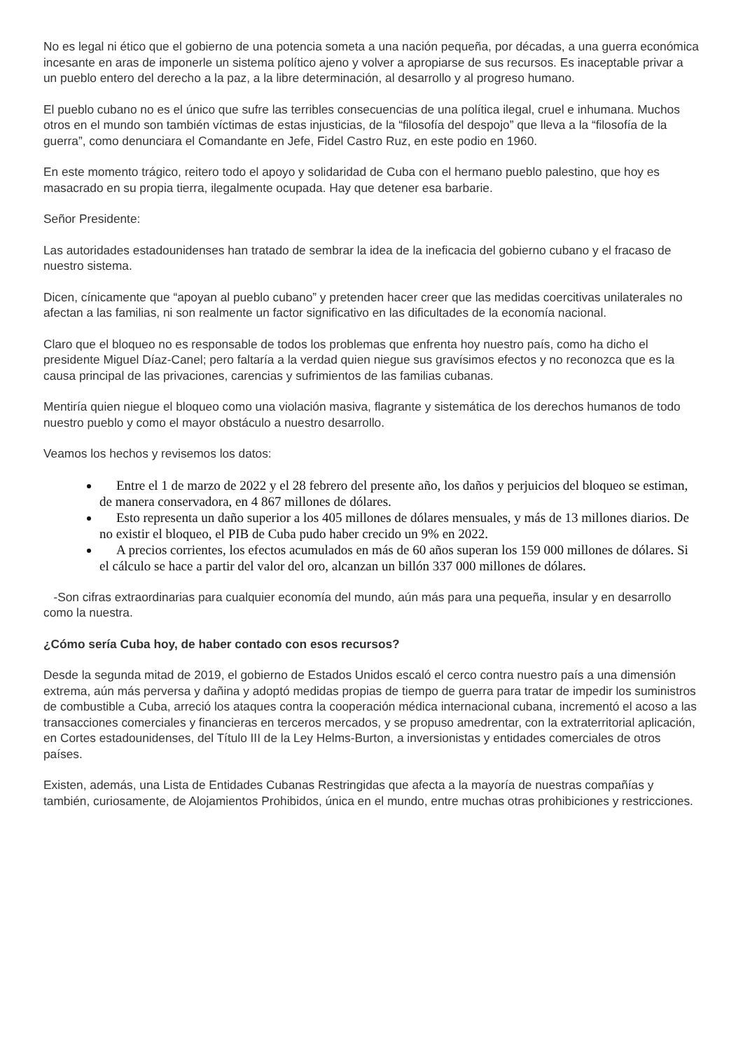No es legal ni ético que el gobierno de una potencia someta a una nación pequeña, por décadas, a una guerra económica incesante en aras de imponerle un sistema político ajeno y volver a apropiarse de sus recursos. Es inaceptable privar a un pueblo entero del derecho a la paz, a la libre determinación, al desarrollo y al progreso humano.
El pueblo cubano no es el único que sufre las terribles consecuencias de una política ilegal, cruel e inhumana. Muchos otros en el mundo son también víctimas de estas injusticias, de la “filosofía del despojo” que lleva a la “filosofía de la guerra”, como denunciara el Comandante en Jefe, Fidel Castro Ruz, en este podio en 1960.
En este momento trágico, reitero todo el apoyo y solidaridad de Cuba con el hermano pueblo palestino, que hoy es masacrado en su propia tierra, ilegalmente ocupada. Hay que detener esa barbarie.
Señor Presidente:
Las autoridades estadounidenses han tratado de sembrar la idea de la ineficacia del gobierno cubano y el fracaso de nuestro sistema.
Dicen, cínicamente que “apoyan al pueblo cubano” y pretenden hacer creer que las medidas coercitivas unilaterales no afectan a las familias, ni son realmente un factor significativo en las dificultades de la economía nacional.
Claro que el bloqueo no es responsable de todos los problemas que enfrenta hoy nuestro país, como ha dicho el presidente Miguel Díaz-Canel; pero faltaría a la verdad quien niegue sus gravísimos efectos y no reconozca que es la causa principal de las privaciones, carencias y sufrimientos de las familias cubanas.
Mentiría quien niegue el bloqueo como una violación masiva, flagrante y sistemática de los derechos humanos de todo nuestro pueblo y como el mayor obstáculo a nuestro desarrollo.
Veamos los hechos y revisemos los datos:
Entre el 1 de marzo de 2022 y el 28 febrero del presente año, los daños y perjuicios del bloqueo se estiman, de manera conservadora, en 4 867 millones de dólares.
Esto representa un daño superior a los 405 millones de dólares mensuales, y más de 13 millones diarios. De no existir el bloqueo, el PIB de Cuba pudo haber crecido un 9% en 2022.
A precios corrientes, los efectos acumulados en más de 60 años superan los 159 000 millones de dólares. Si el cálculo se hace a partir del valor del oro, alcanzan un billón 337 000 millones de dólares.
-Son cifras extraordinarias para cualquier economía del mundo, aún más para una pequeña, insular y en desarrollo como la nuestra.
¿Cómo sería Cuba hoy, de haber contado con esos recursos?
Desde la segunda mitad de 2019, el gobierno de Estados Unidos escaló el cerco contra nuestro país a una dimensión extrema, aún más perversa y dañina y adoptó medidas propias de tiempo de guerra para tratar de impedir los suministros de combustible a Cuba, arreció los ataques contra la cooperación médica internacional cubana, incrementó el acoso a las transacciones comerciales y financieras en terceros mercados, y se propuso amedrentar, con la extraterritorial aplicación, en Cortes estadounidenses, del Título III de la Ley Helms-Burton, a inversionistas y entidades comerciales de otros países.
Existen, además, una Lista de Entidades Cubanas Restringidas que afecta a la mayoría de nuestras compañías y también, curiosamente, de Alojamientos Prohibidos, única en el mundo, entre muchas otras prohibiciones y restricciones.